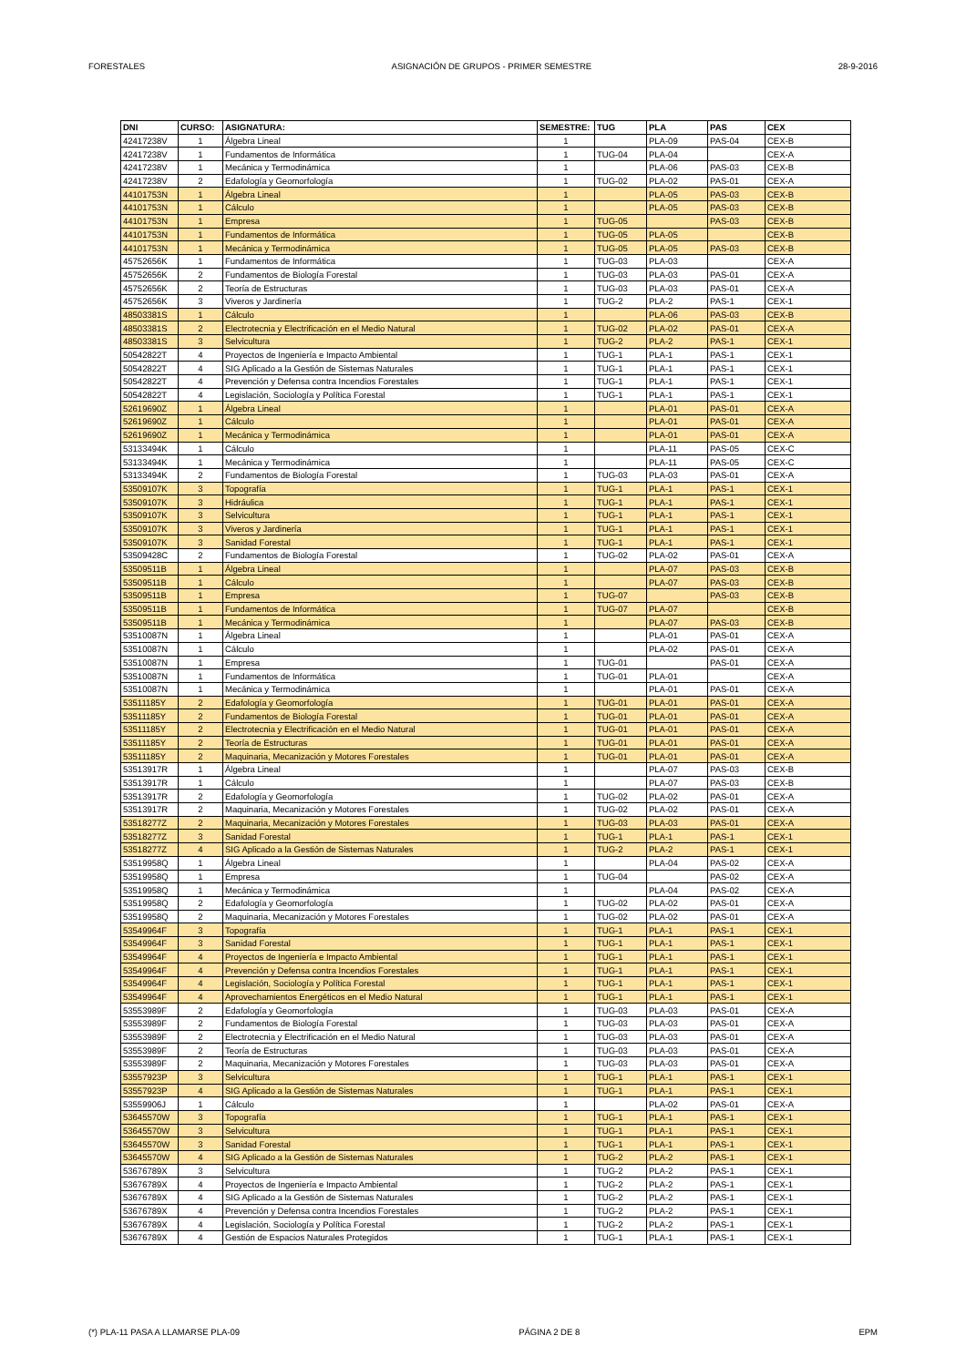FORESTALES ASIGNACIÓN DE GRUPOS - PRIMER SEMESTRE 28-9-2016
| DNI | CURSO: | ASIGNATURA: | SEMESTRE: | TUG | PLA | PAS | CEX |
| --- | --- | --- | --- | --- | --- | --- | --- |
| 42417238V | 1 | Álgebra Lineal | 1 | | PLA-09 | PAS-04 | CEX-B |
| 42417238V | 1 | Fundamentos de Informática | 1 | TUG-04 | PLA-04 | | CEX-A |
| 42417238V | 1 | Mecánica y Termodinámica | 1 | | PLA-06 | PAS-03 | CEX-B |
| 42417238V | 2 | Edafología y Geomorfología | 1 | TUG-02 | PLA-02 | PAS-01 | CEX-A |
| 44101753N | 1 | Álgebra Lineal | 1 | | PLA-05 | PAS-03 | CEX-B |
| 44101753N | 1 | Cálculo | 1 | | PLA-05 | PAS-03 | CEX-B |
| 44101753N | 1 | Empresa | 1 | TUG-05 | | PAS-03 | CEX-B |
| 44101753N | 1 | Fundamentos de Informática | 1 | TUG-05 | PLA-05 | | CEX-B |
| 44101753N | 1 | Mecánica y Termodinámica | 1 | TUG-05 | PLA-05 | PAS-03 | CEX-B |
| 45752656K | 1 | Fundamentos de Informática | 1 | TUG-03 | PLA-03 | | CEX-A |
| 45752656K | 2 | Fundamentos de Biología Forestal | 1 | TUG-03 | PLA-03 | PAS-01 | CEX-A |
| 45752656K | 2 | Teoría de Estructuras | 1 | TUG-03 | PLA-03 | PAS-01 | CEX-A |
| 45752656K | 3 | Viveros y Jardinería | 1 | TUG-2 | PLA-2 | PAS-1 | CEX-1 |
| 48503381S | 1 | Cálculo | 1 | | PLA-06 | PAS-03 | CEX-B |
| 48503381S | 2 | Electrotecnia y Electrificación en el Medio Natural | 1 | TUG-02 | PLA-02 | PAS-01 | CEX-A |
| 48503381S | 3 | Selvicultura | 1 | TUG-2 | PLA-2 | PAS-1 | CEX-1 |
| 50542822T | 4 | Proyectos de Ingeniería e Impacto Ambiental | 1 | TUG-1 | PLA-1 | PAS-1 | CEX-1 |
| 50542822T | 4 | SIG Aplicado a la Gestión de Sistemas Naturales | 1 | TUG-1 | PLA-1 | PAS-1 | CEX-1 |
| 50542822T | 4 | Prevención y Defensa contra Incendios Forestales | 1 | TUG-1 | PLA-1 | PAS-1 | CEX-1 |
| 50542822T | 4 | Legislación, Sociología y Política Forestal | 1 | TUG-1 | PLA-1 | PAS-1 | CEX-1 |
| 52619690Z | 1 | Álgebra Lineal | 1 | | PLA-01 | PAS-01 | CEX-A |
| 52619690Z | 1 | Cálculo | 1 | | PLA-01 | PAS-01 | CEX-A |
| 52619690Z | 1 | Mecánica y Termodinámica | 1 | | PLA-01 | PAS-01 | CEX-A |
| 53133494K | 1 | Cálculo | 1 | | PLA-11 | PAS-05 | CEX-C |
| 53133494K | 1 | Mecánica y Termodinámica | 1 | | PLA-11 | PAS-05 | CEX-C |
| 53133494K | 2 | Fundamentos de Biología Forestal | 1 | TUG-03 | PLA-03 | PAS-01 | CEX-A |
| 53509107K | 3 | Topografía | 1 | TUG-1 | PLA-1 | PAS-1 | CEX-1 |
| 53509107K | 3 | Hidráulica | 1 | TUG-1 | PLA-1 | PAS-1 | CEX-1 |
| 53509107K | 3 | Selvicultura | 1 | TUG-1 | PLA-1 | PAS-1 | CEX-1 |
| 53509107K | 3 | Viveros y Jardinería | 1 | TUG-1 | PLA-1 | PAS-1 | CEX-1 |
| 53509107K | 3 | Sanidad Forestal | 1 | TUG-1 | PLA-1 | PAS-1 | CEX-1 |
| 53509428C | 2 | Fundamentos de Biología Forestal | 1 | TUG-02 | PLA-02 | PAS-01 | CEX-A |
| 53509511B | 1 | Álgebra Lineal | 1 | | PLA-07 | PAS-03 | CEX-B |
| 53509511B | 1 | Cálculo | 1 | | PLA-07 | PAS-03 | CEX-B |
| 53509511B | 1 | Empresa | 1 | TUG-07 | | PAS-03 | CEX-B |
| 53509511B | 1 | Fundamentos de Informática | 1 | TUG-07 | PLA-07 | | CEX-B |
| 53509511B | 1 | Mecánica y Termodinámica | 1 | | PLA-07 | PAS-03 | CEX-B |
| 53510087N | 1 | Álgebra Lineal | 1 | | PLA-01 | PAS-01 | CEX-A |
| 53510087N | 1 | Cálculo | 1 | | PLA-02 | PAS-01 | CEX-A |
| 53510087N | 1 | Empresa | 1 | TUG-01 | | PAS-01 | CEX-A |
| 53510087N | 1 | Fundamentos de Informática | 1 | TUG-01 | PLA-01 | | CEX-A |
| 53510087N | 1 | Mecánica y Termodinámica | 1 | | PLA-01 | PAS-01 | CEX-A |
| 53511185Y | 2 | Edafología y Geomorfología | 1 | TUG-01 | PLA-01 | PAS-01 | CEX-A |
| 53511185Y | 2 | Fundamentos de Biología Forestal | 1 | TUG-01 | PLA-01 | PAS-01 | CEX-A |
| 53511185Y | 2 | Electrotecnia y Electrificación en el Medio Natural | 1 | TUG-01 | PLA-01 | PAS-01 | CEX-A |
| 53511185Y | 2 | Teoría de Estructuras | 1 | TUG-01 | PLA-01 | PAS-01 | CEX-A |
| 53511185Y | 2 | Maquinaria, Mecanización y Motores Forestales | 1 | TUG-01 | PLA-01 | PAS-01 | CEX-A |
| 53513917R | 1 | Álgebra Lineal | 1 | | PLA-07 | PAS-03 | CEX-B |
| 53513917R | 1 | Cálculo | 1 | | PLA-07 | PAS-03 | CEX-B |
| 53513917R | 2 | Edafología y Geomorfología | 1 | TUG-02 | PLA-02 | PAS-01 | CEX-A |
| 53513917R | 2 | Maquinaria, Mecanización y Motores Forestales | 1 | TUG-02 | PLA-02 | PAS-01 | CEX-A |
| 53518277Z | 2 | Maquinaria, Mecanización y Motores Forestales | 1 | TUG-03 | PLA-03 | PAS-01 | CEX-A |
| 53518277Z | 3 | Sanidad Forestal | 1 | TUG-1 | PLA-1 | PAS-1 | CEX-1 |
| 53518277Z | 4 | SIG Aplicado a la Gestión de Sistemas Naturales | 1 | TUG-2 | PLA-2 | PAS-1 | CEX-1 |
| 53519958Q | 1 | Álgebra Lineal | 1 | | PLA-04 | PAS-02 | CEX-A |
| 53519958Q | 1 | Empresa | 1 | TUG-04 | | PAS-02 | CEX-A |
| 53519958Q | 1 | Mecánica y Termodinámica | 1 | | PLA-04 | PAS-02 | CEX-A |
| 53519958Q | 2 | Edafología y Geomorfología | 1 | TUG-02 | PLA-02 | PAS-01 | CEX-A |
| 53519958Q | 2 | Maquinaria, Mecanización y Motores Forestales | 1 | TUG-02 | PLA-02 | PAS-01 | CEX-A |
| 53549964F | 3 | Topografía | 1 | TUG-1 | PLA-1 | PAS-1 | CEX-1 |
| 53549964F | 3 | Sanidad Forestal | 1 | TUG-1 | PLA-1 | PAS-1 | CEX-1 |
| 53549964F | 4 | Proyectos de Ingeniería e Impacto Ambiental | 1 | TUG-1 | PLA-1 | PAS-1 | CEX-1 |
| 53549964F | 4 | Prevención y Defensa contra Incendios Forestales | 1 | TUG-1 | PLA-1 | PAS-1 | CEX-1 |
| 53549964F | 4 | Legislación, Sociología y Política Forestal | 1 | TUG-1 | PLA-1 | PAS-1 | CEX-1 |
| 53549964F | 4 | Aprovechamientos Energéticos en el Medio Natural | 1 | TUG-1 | PLA-1 | PAS-1 | CEX-1 |
| 53553989F | 2 | Edafología y Geomorfología | 1 | TUG-03 | PLA-03 | PAS-01 | CEX-A |
| 53553989F | 2 | Fundamentos de Biología Forestal | 1 | TUG-03 | PLA-03 | PAS-01 | CEX-A |
| 53553989F | 2 | Electrotecnia y Electrificación en el Medio Natural | 1 | TUG-03 | PLA-03 | PAS-01 | CEX-A |
| 53553989F | 2 | Teoría de Estructuras | 1 | TUG-03 | PLA-03 | PAS-01 | CEX-A |
| 53553989F | 2 | Maquinaria, Mecanización y Motores Forestales | 1 | TUG-03 | PLA-03 | PAS-01 | CEX-A |
| 53557923P | 3 | Selvicultura | 1 | TUG-1 | PLA-1 | PAS-1 | CEX-1 |
| 53557923P | 4 | SIG Aplicado a la Gestión de Sistemas Naturales | 1 | TUG-1 | PLA-1 | PAS-1 | CEX-1 |
| 53559906J | 1 | Cálculo | 1 | | PLA-02 | PAS-01 | CEX-A |
| 53645570W | 3 | Topografía | 1 | TUG-1 | PLA-1 | PAS-1 | CEX-1 |
| 53645570W | 3 | Selvicultura | 1 | TUG-1 | PLA-1 | PAS-1 | CEX-1 |
| 53645570W | 3 | Sanidad Forestal | 1 | TUG-1 | PLA-1 | PAS-1 | CEX-1 |
| 53645570W | 4 | SIG Aplicado a la Gestión de Sistemas Naturales | 1 | TUG-2 | PLA-2 | PAS-1 | CEX-1 |
| 53676789X | 3 | Selvicultura | 1 | TUG-2 | PLA-2 | PAS-1 | CEX-1 |
| 53676789X | 4 | Proyectos de Ingeniería e Impacto Ambiental | 1 | TUG-2 | PLA-2 | PAS-1 | CEX-1 |
| 53676789X | 4 | SIG Aplicado a la Gestión de Sistemas Naturales | 1 | TUG-2 | PLA-2 | PAS-1 | CEX-1 |
| 53676789X | 4 | Prevención y Defensa contra Incendios Forestales | 1 | TUG-2 | PLA-2 | PAS-1 | CEX-1 |
| 53676789X | 4 | Legislación, Sociología y Política Forestal | 1 | TUG-2 | PLA-2 | PAS-1 | CEX-1 |
| 53676789X | 4 | Gestión de Espacios Naturales Protegidos | 1 | TUG-1 | PLA-1 | PAS-1 | CEX-1 |
(*) PLA-11 PASA A LLAMARSE PLA-09 PÁGINA 2 DE 8 EPM